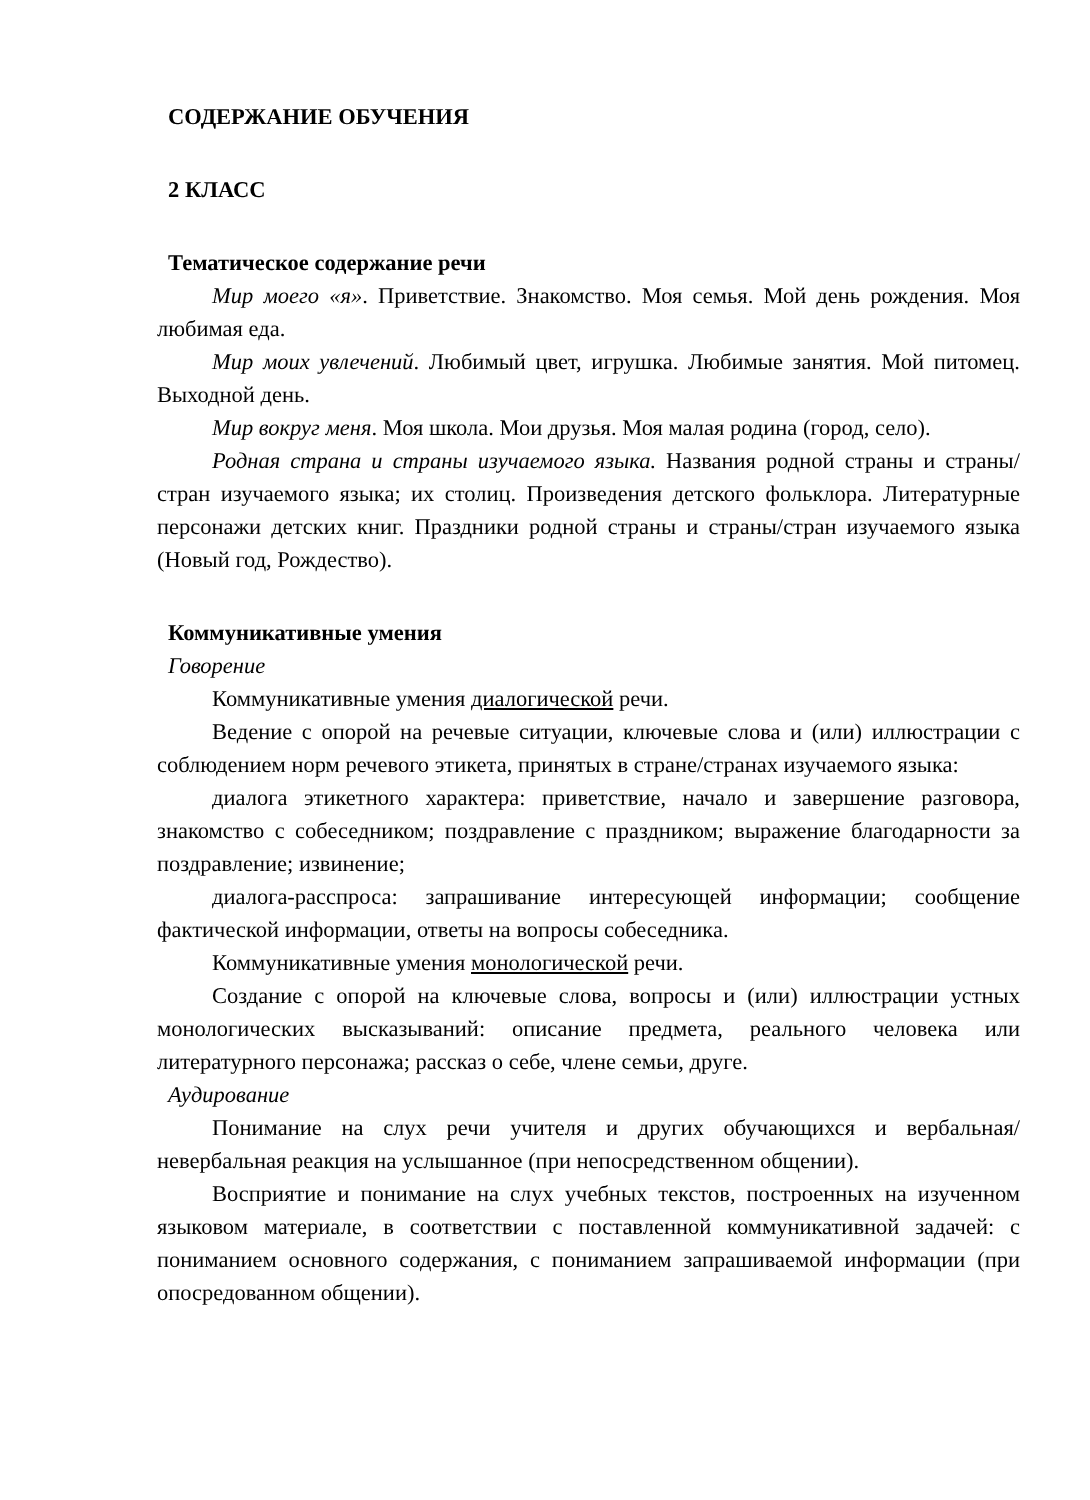СОДЕРЖАНИЕ ОБУЧЕНИЯ
2 КЛАСС
Тематическое содержание речи
Мир моего «я». Приветствие. Знакомство. Моя семья. Мой день рождения. Моя любимая еда.
Мир моих увлечений. Любимый цвет, игрушка. Любимые занятия. Мой питомец. Выходной день.
Мир вокруг меня. Моя школа. Мои друзья. Моя малая родина (город, село).
Родная страна и страны изучаемого языка. Названия родной страны и страны/стран изучаемого языка; их столиц. Произведения детского фольклора. Литературные персонажи детских книг. Праздники родной страны и страны/стран изучаемого языка (Новый год, Рождество).
Коммуникативные умения
Говорение
Коммуникативные умения диалогической речи.
Ведение с опорой на речевые ситуации, ключевые слова и (или) иллюстрации с соблюдением норм речевого этикета, принятых в стране/странах изучаемого языка:
диалога этикетного характера: приветствие, начало и завершение разговора, знакомство с собеседником; поздравление с праздником; выражение благодарности за поздравление; извинение;
диалога-расспроса: запрашивание интересующей информации; сообщение фактической информации, ответы на вопросы собеседника.
Коммуникативные умения монологической речи.
Создание с опорой на ключевые слова, вопросы и (или) иллюстрации устных монологических высказываний: описание предмета, реального человека или литературного персонажа; рассказ о себе, члене семьи, друге.
Аудирование
Понимание на слух речи учителя и других обучающихся и вербальная/невербальная реакция на услышанное (при непосредственном общении).
Восприятие и понимание на слух учебных текстов, построенных на изученном языковом материале, в соответствии с поставленной коммуникативной задачей: с пониманием основного содержания, с пониманием запрашиваемой информации (при опосредованном общении).